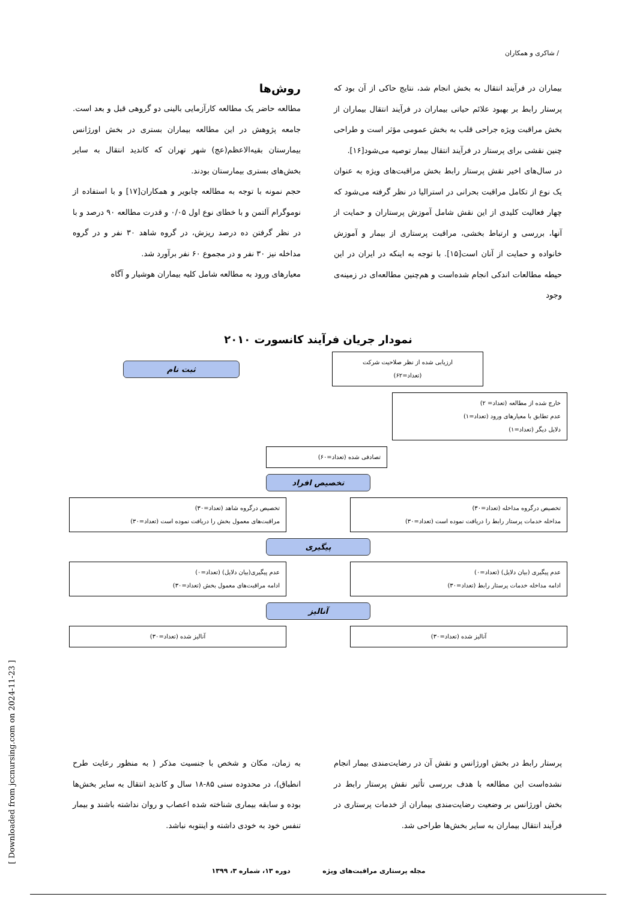/ شاکری و همکاران
بیماران در فرآیند انتقال به بخش انجام شد، نتایج حاکی از آن بود که پرستار رابط بر بهبود علائم حیاتی بیماران در فرآیند انتقال بیماران از بخش مراقبت ویژه جراحی قلب به بخش عمومی مؤثر است و طراحی چنین نقشی برای پرستار در فرآیند انتقال بیمار توصیه می‌شود[۱۶].
در سال‌های اخیر نقش پرستار رابط بخش مراقبت‌های ویژه به عنوان یک نوع از تکامل مراقبت بحرانی در استرالیا در نظر گرفته می‌شود که چهار فعالیت کلیدی از این نقش شامل آموزش پرستاران و حمایت از آنها، بررسی و ارتباط بخشی، مراقبت پرستاری از بیمار و آموزش خانواده و حمایت از آنان است[۱۵]. با توجه به اینکه در ایران در این حیطه مطالعات اندکی انجام شده‌است و هم‌چنین مطالعه‌ای در زمینه‌ی وجود
روش‌ها
مطالعه حاضر یک مطالعه کارآزمایی بالینی دو گروهی قبل و بعد است. جامعه پژوهش در این مطالعه بیماران بستری در بخش اورژانس بیمارستان بقیه‌الاعظم(عج) شهر تهران که کاندید انتقال به سایر بخش‌های بستری بیمارستان بودند.
حجم نمونه با توجه به مطالعه چابویر و همکاران[۱۷] و با استفاده از نوموگرام آلتمن و با خطای نوع اول ۰/۰۵ و قدرت مطالعه ۹۰ درصد و با در نظر گرفتن ده درصد ریزش، در گروه شاهد ۳۰ نفر و در گروه مداخله نیز ۳۰ نفر و در مجموع ۶۰ نفر برآورد شد.
معیارهای ورود به مطالعه شامل کلیه بیماران هوشیار و آگاه
نمودار جریان فرآیند کانسورت ۲۰۱۰
ارزیابی شده از نظر صلاحیت شرکت
(تعداد=۶۲)
ثبت نام
خارج شده از مطالعه (تعداد= ۲)
عدم تطابق با معیارهای ورود (تعداد=۱)
دلایل دیگر (تعداد=۱)
تصادفی شده (تعداد=۶۰)
تخصیص افراد
تخصیص درگروه مداخله (تعداد=۳۰)
مداخله خدمات پرستار رابط را دریافت نموده است (تعداد=۳۰)
تخصیص درگروه شاهد (تعداد=۳۰)
مراقبت‌های معمول بخش را دریافت نموده است (تعداد=۳۰)
پیگیری
عدم پیگیری (بیان دلایل) (تعداد=۰)
ادامه مداخله خدمات پرستار رابط (تعداد=۳۰)
عدم پیگیری(بیان دلایل) (تعداد=۰)
ادامه مراقبت‌های معمول بخش (تعداد=۳۰)
آنالیز
آنالیز شده (تعداد=۳۰) آنالیز شده (تعداد=۳۰)
پرستار رابط در بخش اورژانس و نقش آن در رضایت‌مندی بیمار انجام نشده‌است این مطالعه با هدف بررسی تأثیر نقش پرستار رابط در بخش اورژانس بر وضعیت رضایت‌مندی بیماران از خدمات پرستاری در فرآیند انتقال بیماران به سایر بخش‌ها طراحی شد.
به زمان، مکان و شخص با جنسیت مذکر ( به منظور رعایت طرح انطباق)، در محدوده سنی ۸۵-۱۸ سال و کاندید انتقال به سایر بخش‌ها بوده و سابقه بیماری شناخته شده اعصاب و روان نداشته باشند و بیمار تنفس خود به خودی داشته و اینتوبه نباشد.
مجله پرستاری مراقبت‌های ویژه دوره ۱۳، شماره ۳، ۱۳۹۹
[ Downloaded from jccnursing.com on 2024-11-23 ]